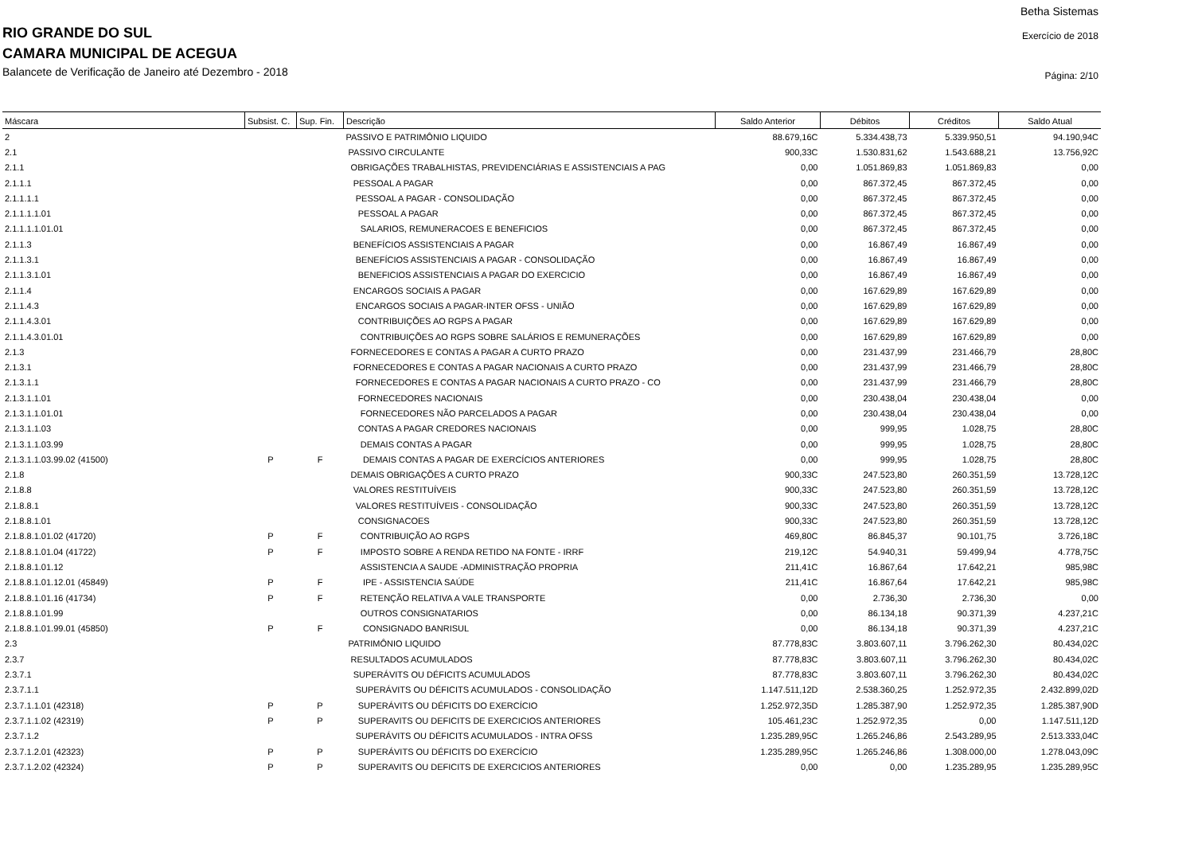Betha Sistemas
Exercício de 2018
Página: 2/10
RIO GRANDE DO SUL
CAMARA MUNICIPAL DE ACEGUA
Balancete de Verificação de Janeiro até Dezembro - 2018
| Máscara | Subsist. C. | Sup. Fin. | Descrição | Saldo Anterior | Débitos | Créditos | Saldo Atual |
| --- | --- | --- | --- | --- | --- | --- | --- |
| 2 | | | PASSIVO E PATRIMÔNIO LIQUIDO | 88.679,16C | 5.334.438,73 | 5.339.950,51 | 94.190,94C |
| 2.1 | | | PASSIVO CIRCULANTE | 900,33C | 1.530.831,62 | 1.543.688,21 | 13.756,92C |
| 2.1.1 | | | OBRIGAÇÕES TRABALHISTAS, PREVIDENCIÁRIAS E ASSISTENCIAIS A PAG | 0,00 | 1.051.869,83 | 1.051.869,83 | 0,00 |
| 2.1.1.1 | | | PESSOAL A PAGAR | 0,00 | 867.372,45 | 867.372,45 | 0,00 |
| 2.1.1.1.1 | | | PESSOAL A PAGAR - CONSOLIDAÇÃO | 0,00 | 867.372,45 | 867.372,45 | 0,00 |
| 2.1.1.1.1.01 | | | PESSOAL A PAGAR | 0,00 | 867.372,45 | 867.372,45 | 0,00 |
| 2.1.1.1.1.01.01 | | | SALARIOS, REMUNERACOES E BENEFICIOS | 0,00 | 867.372,45 | 867.372,45 | 0,00 |
| 2.1.1.3 | | | BENEFÍCIOS ASSISTENCIAIS A PAGAR | 0,00 | 16.867,49 | 16.867,49 | 0,00 |
| 2.1.1.3.1 | | | BENEFÍCIOS ASSISTENCIAIS A PAGAR - CONSOLIDAÇÃO | 0,00 | 16.867,49 | 16.867,49 | 0,00 |
| 2.1.1.3.1.01 | | | BENEFICIOS ASSISTENCIAIS A PAGAR DO EXERCICIO | 0,00 | 16.867,49 | 16.867,49 | 0,00 |
| 2.1.1.4 | | | ENCARGOS SOCIAIS A PAGAR | 0,00 | 167.629,89 | 167.629,89 | 0,00 |
| 2.1.1.4.3 | | | ENCARGOS SOCIAIS A PAGAR-INTER OFSS - UNIÃO | 0,00 | 167.629,89 | 167.629,89 | 0,00 |
| 2.1.1.4.3.01 | | | CONTRIBUIÇÕES AO RGPS A PAGAR | 0,00 | 167.629,89 | 167.629,89 | 0,00 |
| 2.1.1.4.3.01.01 | | | CONTRIBUIÇÕES AO RGPS SOBRE SALÁRIOS E REMUNERAÇÕES | 0,00 | 167.629,89 | 167.629,89 | 0,00 |
| 2.1.3 | | | FORNECEDORES E CONTAS A PAGAR A CURTO PRAZO | 0,00 | 231.437,99 | 231.466,79 | 28,80C |
| 2.1.3.1 | | | FORNECEDORES E CONTAS A PAGAR NACIONAIS A CURTO PRAZO | 0,00 | 231.437,99 | 231.466,79 | 28,80C |
| 2.1.3.1.1 | | | FORNECEDORES E CONTAS A PAGAR NACIONAIS A CURTO PRAZO - CO | 0,00 | 231.437,99 | 231.466,79 | 28,80C |
| 2.1.3.1.1.01 | | | FORNECEDORES NACIONAIS | 0,00 | 230.438,04 | 230.438,04 | 0,00 |
| 2.1.3.1.1.01.01 | | | FORNECEDORES NÃO PARCELADOS A PAGAR | 0,00 | 230.438,04 | 230.438,04 | 0,00 |
| 2.1.3.1.1.03 | | | CONTAS A PAGAR CREDORES NACIONAIS | 0,00 | 999,95 | 1.028,75 | 28,80C |
| 2.1.3.1.1.03.99 | | | DEMAIS CONTAS A PAGAR | 0,00 | 999,95 | 1.028,75 | 28,80C |
| 2.1.3.1.1.03.99.02 (41500) | P | F | DEMAIS CONTAS A PAGAR DE EXERCÍCIOS ANTERIORES | 0,00 | 999,95 | 1.028,75 | 28,80C |
| 2.1.8 | | | DEMAIS OBRIGAÇÕES A CURTO PRAZO | 900,33C | 247.523,80 | 260.351,59 | 13.728,12C |
| 2.1.8.8 | | | VALORES RESTITUÍVEIS | 900,33C | 247.523,80 | 260.351,59 | 13.728,12C |
| 2.1.8.8.1 | | | VALORES RESTITUÍVEIS - CONSOLIDAÇÃO | 900,33C | 247.523,80 | 260.351,59 | 13.728,12C |
| 2.1.8.8.1.01 | | | CONSIGNACOES | 900,33C | 247.523,80 | 260.351,59 | 13.728,12C |
| 2.1.8.8.1.01.02 (41720) | P | F | CONTRIBUIÇÃO AO RGPS | 469,80C | 86.845,37 | 90.101,75 | 3.726,18C |
| 2.1.8.8.1.01.04 (41722) | P | F | IMPOSTO SOBRE A RENDA RETIDO NA FONTE - IRRF | 219,12C | 54.940,31 | 59.499,94 | 4.778,75C |
| 2.1.8.8.1.01.12 | | | ASSISTENCIA A SAUDE -ADMINISTRAÇÃO PROPRIA | 211,41C | 16.867,64 | 17.642,21 | 985,98C |
| 2.1.8.8.1.01.12.01 (45849) | P | F | IPE - ASSISTENCIA SAÚDE | 211,41C | 16.867,64 | 17.642,21 | 985,98C |
| 2.1.8.8.1.01.16 (41734) | P | F | RETENÇÃO RELATIVA A VALE TRANSPORTE | 0,00 | 2.736,30 | 2.736,30 | 0,00 |
| 2.1.8.8.1.01.99 | | | OUTROS CONSIGNATARIOS | 0,00 | 86.134,18 | 90.371,39 | 4.237,21C |
| 2.1.8.8.1.01.99.01 (45850) | P | F | CONSIGNADO BANRISUL | 0,00 | 86.134,18 | 90.371,39 | 4.237,21C |
| 2.3 | | | PATRIMÔNIO LIQUIDO | 87.778,83C | 3.803.607,11 | 3.796.262,30 | 80.434,02C |
| 2.3.7 | | | RESULTADOS ACUMULADOS | 87.778,83C | 3.803.607,11 | 3.796.262,30 | 80.434,02C |
| 2.3.7.1 | | | SUPERÁVITS OU DÉFICITS ACUMULADOS | 87.778,83C | 3.803.607,11 | 3.796.262,30 | 80.434,02C |
| 2.3.7.1.1 | | | SUPERÁVITS OU DÉFICITS ACUMULADOS - CONSOLIDAÇÃO | 1.147.511,12D | 2.538.360,25 | 1.252.972,35 | 2.432.899,02D |
| 2.3.7.1.1.01 (42318) | P | P | SUPERÁVITS OU DÉFICITS DO EXERCÍCIO | 1.252.972,35D | 1.285.387,90 | 1.252.972,35 | 1.285.387,90D |
| 2.3.7.1.1.02 (42319) | P | P | SUPERAVITS OU DEFICITS DE EXERCICIOS ANTERIORES | 105.461,23C | 1.252.972,35 | 0,00 | 1.147.511,12D |
| 2.3.7.1.2 | | | SUPERÁVITS OU DÉFICITS ACUMULADOS - INTRA OFSS | 1.235.289,95C | 1.265.246,86 | 2.543.289,95 | 2.513.333,04C |
| 2.3.7.1.2.01 (42323) | P | P | SUPERÁVITS OU DÉFICITS DO EXERCÍCIO | 1.235.289,95C | 1.265.246,86 | 1.308.000,00 | 1.278.043,09C |
| 2.3.7.1.2.02 (42324) | P | P | SUPERAVITS OU DEFICITS DE EXERCICIOS ANTERIORES | 0,00 | 0,00 | 1.235.289,95 | 1.235.289,95C |